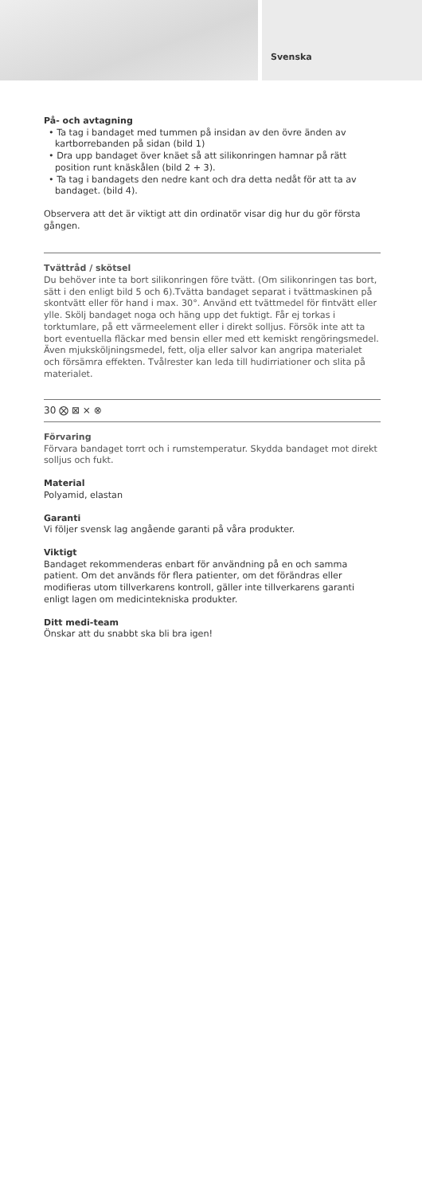Svenska
På- och avtagning
• Ta tag i bandaget med tummen på insidan av den övre änden av kartborrebanden på sidan (bild 1)
• Dra upp bandaget över knäet så att silikonringen hamnar på rätt position runt knäskålen (bild 2 + 3).
• Ta tag i bandagets den nedre kant och dra detta nedåt för att ta av bandaget. (bild 4).
Observera att det är viktigt att din ordinatör visar dig hur du gör första gången.
Tvättråd / skötsel
Du behöver inte ta bort silikonringen före tvätt. (Om silikonringen tas bort, sätt i den enligt bild 5 och 6).Tvätta bandaget separat i tvättmaskinen på skontvätt eller för hand i max. 30°. Använd ett tvättmedel för fintvätt eller ylle. Skölj bandaget noga och häng upp det fuktigt. Får ej torkas i torktumlare, på ett värmeelement eller i direkt solljus. Försök inte att ta bort eventuella fläckar med bensin eller med ett kemiskt rengöringsmedel. Även mjuksköljningsmedel, fett, olja eller salvor kan angripa materialet och försämra effekten. Tvålrester kan leda till hudirriationer och slita på materialet.
30 ⨂ ⊠ ⨯ ⊗
Förvaring
Förvara bandaget torrt och i rumstemperatur. Skydda bandaget mot direkt solljus och fukt.
Material
Polyamid, elastan
Garanti
Vi följer svensk lag angående garanti på våra produkter.
Viktigt
Bandaget rekommenderas enbart för användning på en och samma patient. Om det används för flera patienter, om det förändras eller modifieras utom tillverkarens kontroll, gäller inte tillverkarens garanti enligt lagen om medicintekniska produkter.
Ditt medi-team
Önskar att du snabbt ska bli bra igen!